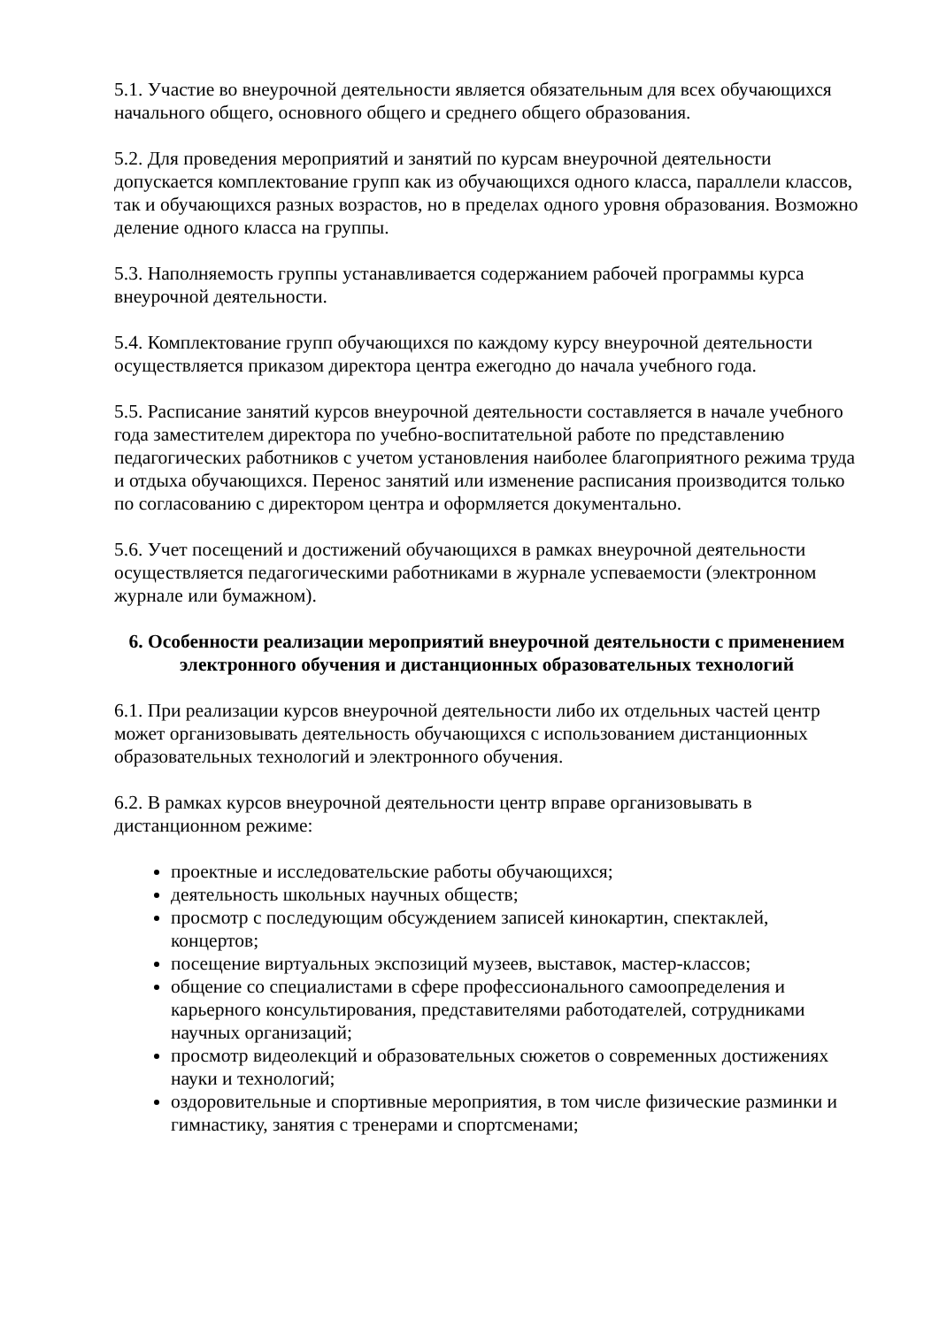5.1. Участие во внеурочной деятельности является обязательным для всех обучающихся начального общего, основного общего и среднего общего образования.
5.2. Для проведения мероприятий и занятий по курсам внеурочной деятельности допускается комплектование групп как из обучающихся одного класса, параллели классов, так и обучающихся разных возрастов, но в пределах одного уровня образования. Возможно деление одного класса на группы.
5.3. Наполняемость группы устанавливается содержанием рабочей программы курса внеурочной деятельности.
5.4. Комплектование групп обучающихся по каждому курсу внеурочной деятельности осуществляется приказом директора центра ежегодно до начала учебного года.
5.5. Расписание занятий курсов внеурочной деятельности составляется в начале учебного года заместителем директора по учебно-воспитательной работе по представлению педагогических работников с учетом установления наиболее благоприятного режима труда и отдыха обучающихся. Перенос занятий или изменение расписания производится только по согласованию с директором центра и оформляется документально.
5.6. Учет посещений и достижений обучающихся в рамках внеурочной деятельности осуществляется педагогическими работниками в журнале успеваемости (электронном журнале или бумажном).
6. Особенности реализации мероприятий внеурочной деятельности с применением электронного обучения и дистанционных образовательных технологий
6.1. При реализации курсов внеурочной деятельности либо их отдельных частей центр может организовывать деятельность обучающихся с использованием дистанционных образовательных технологий и электронного обучения.
6.2. В рамках курсов внеурочной деятельности центр вправе организовывать в дистанционном режиме:
проектные и исследовательские работы обучающихся;
деятельность школьных научных обществ;
просмотр с последующим обсуждением записей кинокартин, спектаклей, концертов;
посещение виртуальных экспозиций музеев, выставок, мастер-классов;
общение со специалистами в сфере профессионального самоопределения и карьерного консультирования, представителями работодателей, сотрудниками научных организаций;
просмотр видеолекций и образовательных сюжетов о современных достижениях науки и технологий;
оздоровительные и спортивные мероприятия, в том числе физические разминки и гимнастику, занятия с тренерами и спортсменами;